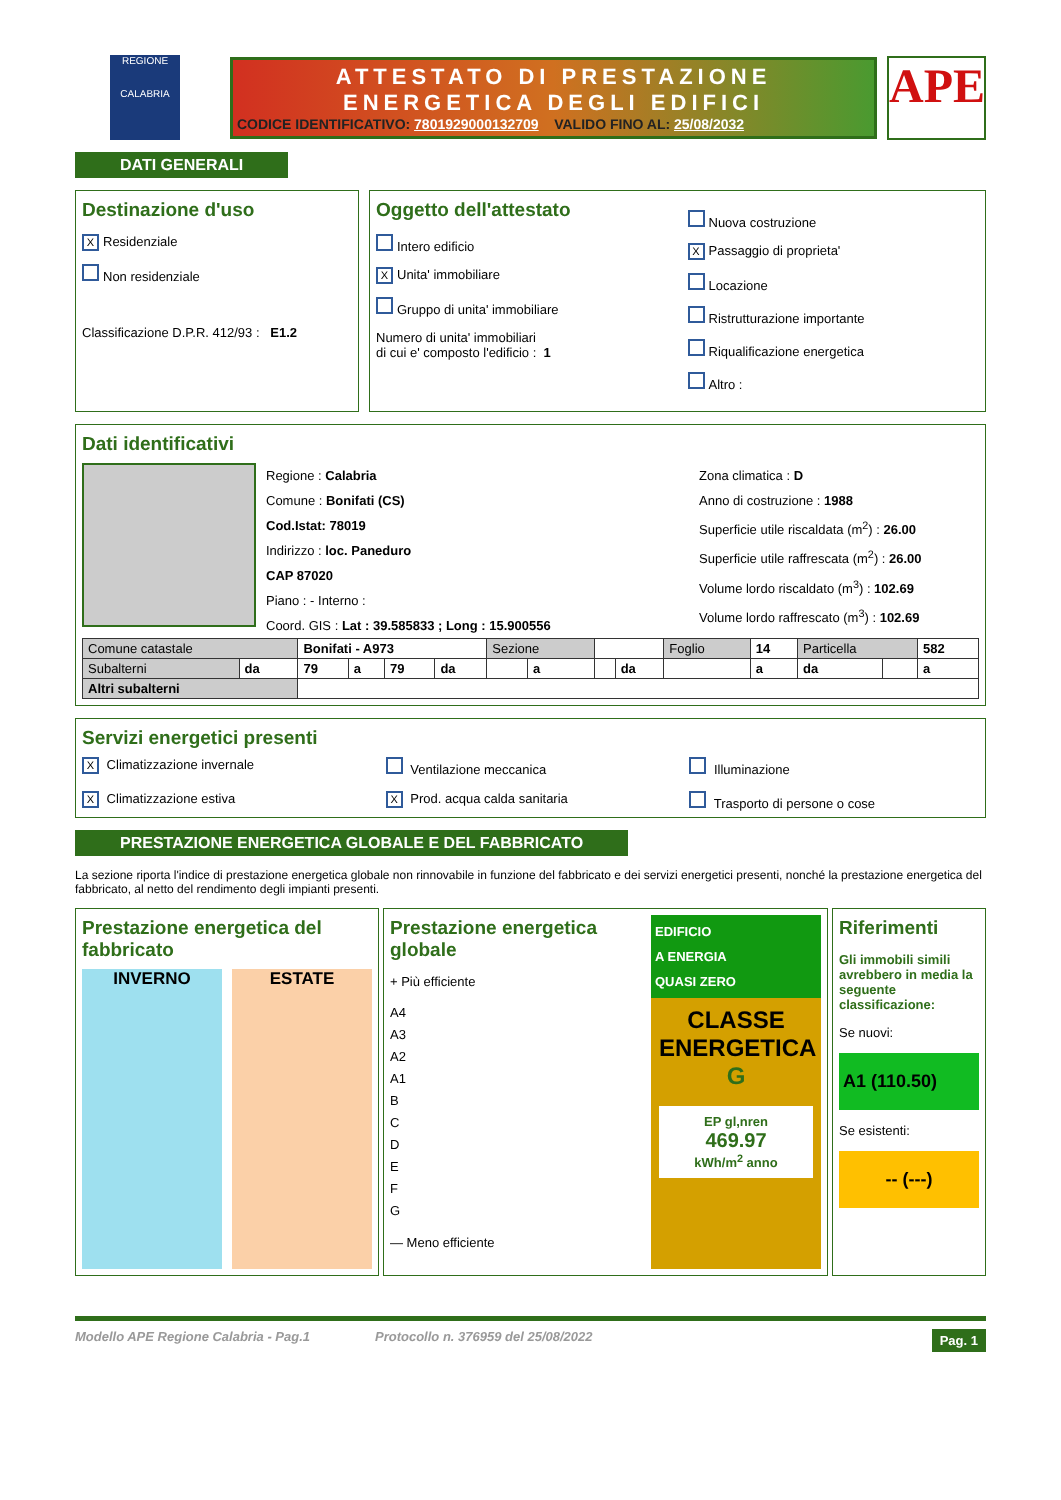REGIONE
CALABRIA
ATTESTATO DI PRESTAZIONE
ENERGETICA DEGLI EDIFICI
CODICE IDENTIFICATIVO: 7801929000132709 VALIDO FINO AL: 25/08/2032
APE
DATI GENERALI
Destinazione d'uso
X Residenziale
Non residenziale
Classificazione D.P.R. 412/93 : E1.2
Oggetto dell'attestato
Intero edificio
X Unita' immobiliare
Gruppo di unita' immobiliare
Numero di unita' immobiliari
di cui e' composto l'edificio : 1
Nuova costruzione
X Passaggio di proprieta'
Locazione
Ristrutturazione importante
Riqualificazione energetica
Altro :
Dati identificativi
Regione : Calabria
Comune : Bonifati (CS)
Cod.Istat: 78019
Indirizzo : loc. Paneduro
CAP 87020
Piano : - Interno :
Coord. GIS : Lat : 39.585833 ; Long : 15.900556
Zona climatica : D
Anno di costruzione : 1988
Superficie utile riscaldata (m<sup>2</sup>) : 26.00
Superficie utile raffrescata (m<sup>2</sup>) : 26.00
Volume lordo riscaldato (m<sup>3</sup>) : 102.69
Volume lordo raffrescato (m<sup>3</sup>) : 102.69
| Comune catastale | | Bonifati - A973 | | | | Sezione | | | | Foglio | 14 | Particella | | 582 |
| Subalterni | da | 79 | a | 79 | da | | a | | da | | a | da | | a |
| Altri subalterni | | | | | | | | | | | | | | |
Servizi energetici presenti
X Climatizzazione invernale
Ventilazione meccanica
Illuminazione
X Climatizzazione estiva
X Prod. acqua calda sanitaria
Trasporto di persone o cose
PRESTAZIONE ENERGETICA GLOBALE E DEL FABBRICATO
La sezione riporta l'indice di prestazione energetica globale non rinnovabile in funzione del fabbricato e dei servizi energetici presenti, nonché la prestazione energetica del fabbricato, al netto del rendimento degli impianti presenti.
Prestazione energetica del fabbricato
INVERNO ESTATE
Prestazione energetica globale
+ Più efficiente
A4
A3
A2
A1
B
C
D
E
F
G
— Meno efficiente
EDIFICIO
A ENERGIA
QUASI ZERO
CLASSE ENERGETICA
G
EP gl,nren
469.97
kWh/m<sup>2</sup> anno
Riferimenti
Gli immobili simili avrebbero in media la seguente classificazione:
Se nuovi:
A1 (110.50)
Se esistenti:
-- (---)
Modello APE Regione Calabria - Pag.1 Protocollo n. 376959 del 25/08/2022 Pag. 1